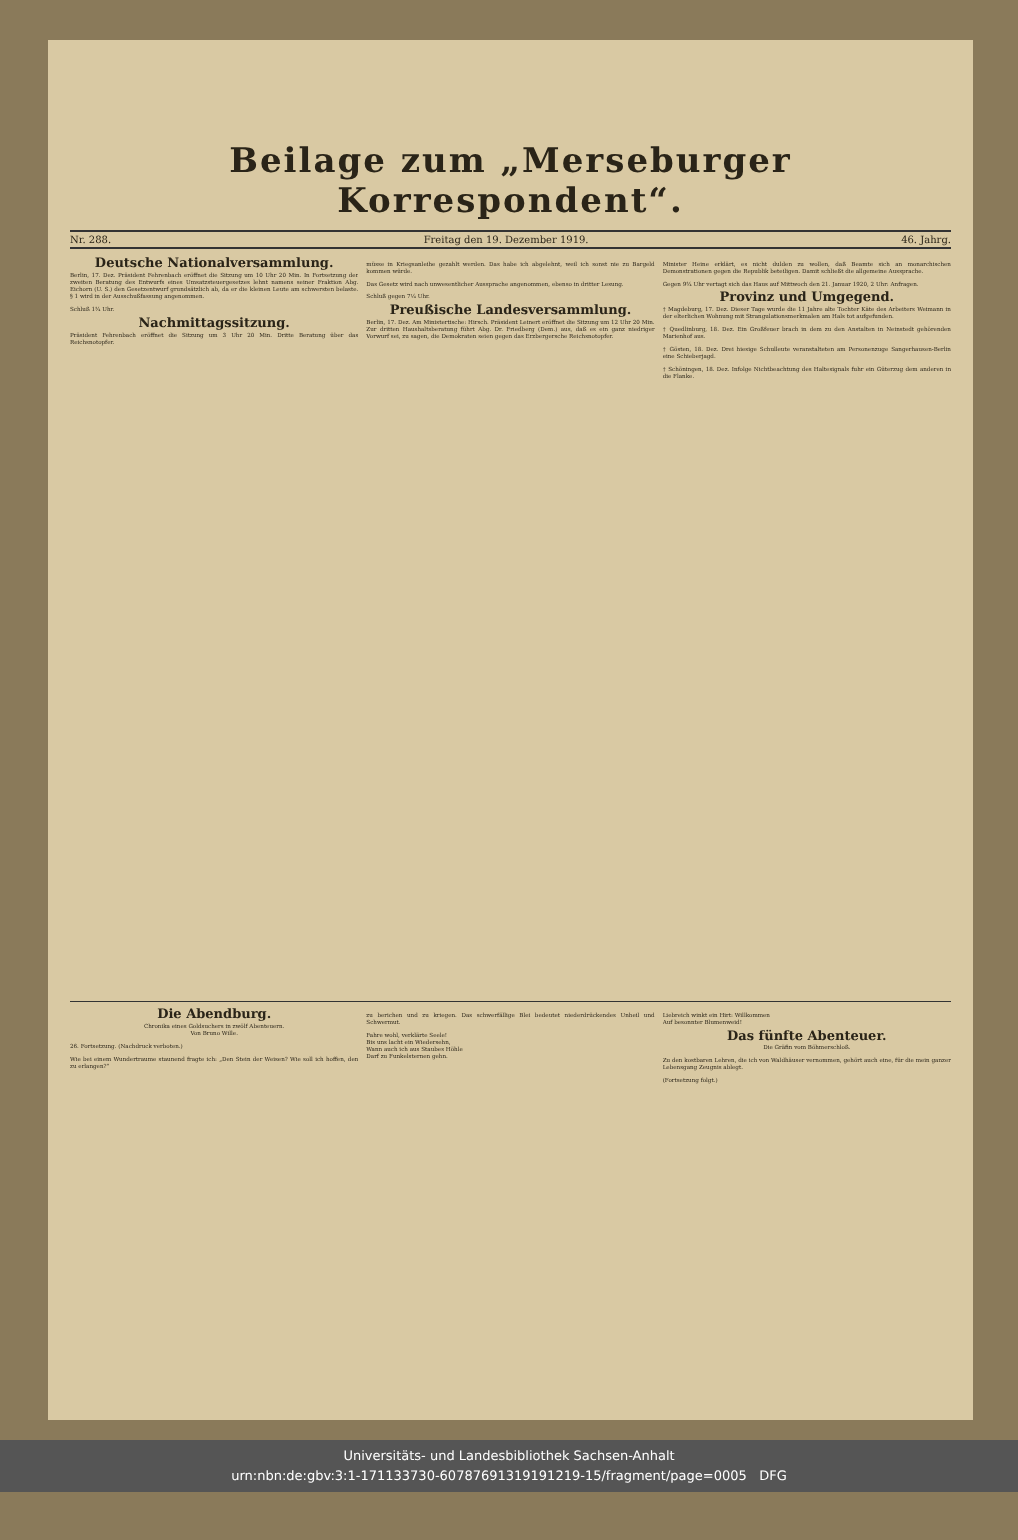Beilage zum „Merseburger Korrespondent“.
Nr. 288. Freitag den 19. Dezember 1919. 46. Jahrg.
Deutsche Nationalversammlung.
Berlin, 17. Dez. Präsident Fehrenbach eröffnet die Sitzung um 10 Uhr 20 Min. In Fortsetzung der zweiten Beratung des Entwurfs eines Umsatzsteuergesetzes lehnt namens seiner Fraktion Abg. Eichorn (U. S.) den Gesetzentwurf grundsätzlich ab, da er die kleinen Leute am schwersten belaste. § 1 wird in der Ausschußfassung angenommen.
Schluß 1¾ Uhr.
Nachmittagssitzung.
Präsident Fehrenbach eröffnet die Sitzung um 3 Uhr 20 Min. Dritte Beratung über das Reichsnotopfer.
müsse in Kriegsanleihe gezahlt werden. Das habe ich abgelehnt, weil ich sonst nie zu Bargeld kommen würde.
Das Gesetz wird nach unwesentlicher Aussprache angenommen, ebenso in dritter Lesung.
Schluß gegen 7¼ Uhr.
Preußische Landesversammlung.
Berlin, 17. Dez. Am Ministertische: Hirsch. Präsident Leinert eröffnet die Sitzung um 12 Uhr 20 Min. Zur dritten Haushaltsberatung führt Abg. Dr. Friedberg (Dem.) aus, daß es ein ganz niedriger Vorwurf sei, zu sagen, die Demokraten seien gegen das Erzbergersche Reichsnotopfer.
Minister Heine erklärt, es nicht dulden zu wollen, daß Beamte sich an monarchischen Demonstrationen gegen die Republik beteiligen. Damit schließt die allgemeine Aussprache.
Gegen 9¾ Uhr vertagt sich das Haus auf Mittwoch den 21. Januar 1920, 2 Uhr: Anfragen.
Provinz und Umgegend.
† Magdeburg, 17. Dez. Dieser Tage wurde die 11 Jahre alte Tochter Käte des Arbeiters Weimann in der elterlichen Wohnung mit Strangulationsmerkmalen am Hals tot aufgefunden.
† Quedlinburg, 18. Dez. Ein Großfeuer brach in dem zu den Anstalten in Neinstedt gehörenden Marienhof aus.
† Gösten, 18. Dez. Drei hiesige Schulleute veranstalteten am Personenzuge Sangerhausen-Berlin eine Schieberjagd.
† Schöningen, 18. Dez. Infolge Nichtbeachtung des Haltesignals fuhr ein Güterzug dem anderen in die Flanke.
Die Abendburg.
Chronika eines Goldsuchers in zwölf Abenteuern.
Von Bruno Wille.
26. Fortsetzung. (Nachdruck verboten.)
Wie bei einem Wundertraume staunend fragte ich: „Den Stein der Weisen? Wie soll ich hoffen, den zu erlangen?“
zu berichen und zu kriegen. Das schwerfällige Blei bedeutet niederdrückendes Unheil und Schwermut.
Fahre wohl, verklärte Seele!
Bis uns lacht ein Wiedersehn,
Wann auch ich aus Staubes Höhle
Darf zu Funkelsternen gehn.
Liebreich winkt ein Hirt: Willkommen
Auf besonnter Blumenweid!
Das fünfte Abenteuer.
Die Gräfin vom Böhmerschloß.
Zu den kostbaren Lehren, die ich von Waldhäuser vernommen, gehört auch eine, für die mein ganzer Lebensgang Zeugnis ablegt.
(Fortsetzung folgt.)
Universitäts- und Landesbibliothek Sachsen-Anhalt
urn:nbn:de:gbv:3:1-171133730-60787691319191219-15/fragment/page=0005 DFG